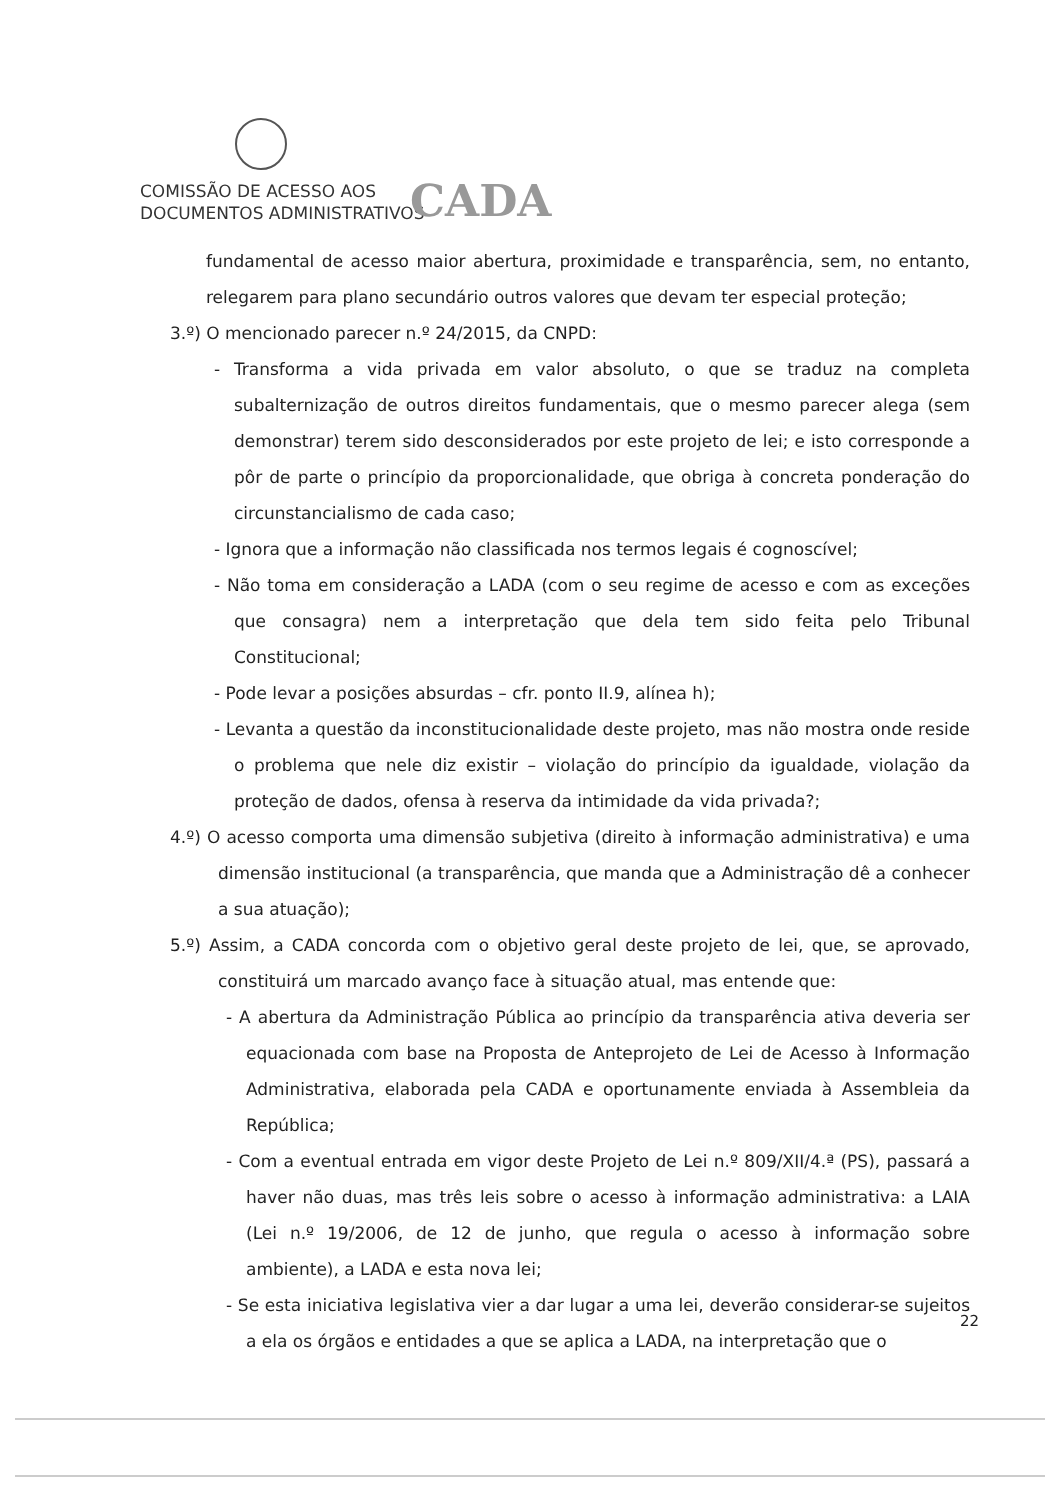COMISSÃO DE ACESSO AOS
DOCUMENTOS ADMINISTRATIVOS
CADA
fundamental de acesso maior abertura, proximidade e transparência, sem, no entanto, relegarem para plano secundário outros valores que devam ter especial proteção;
3.º) O mencionado parecer n.º 24/2015, da CNPD:
- Transforma a vida privada em valor absoluto, o que se traduz na completa subalternização de outros direitos fundamentais, que o mesmo parecer alega (sem demonstrar) terem sido desconsiderados por este projeto de lei; e isto corresponde a pôr de parte o princípio da proporcionalidade, que obriga à concreta ponderação do circunstancialismo de cada caso;
- Ignora que a informação não classificada nos termos legais é cognoscível;
- Não toma em consideração a LADA (com o seu regime de acesso e com as exceções que consagra) nem a interpretação que dela tem sido feita pelo Tribunal Constitucional;
- Pode levar a posições absurdas – cfr. ponto II.9, alínea h);
- Levanta a questão da inconstitucionalidade deste projeto, mas não mostra onde reside o problema que nele diz existir – violação do princípio da igualdade, violação da proteção de dados, ofensa à reserva da intimidade da vida privada?;
4.º) O acesso comporta uma dimensão subjetiva (direito à informação administrativa) e uma dimensão institucional (a transparência, que manda que a Administração dê a conhecer a sua atuação);
5.º) Assim, a CADA concorda com o objetivo geral deste projeto de lei, que, se aprovado, constituirá um marcado avanço face à situação atual, mas entende que:
- A abertura da Administração Pública ao princípio da transparência ativa deveria ser equacionada com base na Proposta de Anteprojeto de Lei de Acesso à Informação Administrativa, elaborada pela CADA e oportunamente enviada à Assembleia da República;
- Com a eventual entrada em vigor deste Projeto de Lei n.º 809/XII/4.ª (PS), passará a haver não duas, mas três leis sobre o acesso à informação administrativa: a LAIA (Lei n.º 19/2006, de 12 de junho, que regula o acesso à informação sobre ambiente), a LADA e esta nova lei;
- Se esta iniciativa legislativa vier a dar lugar a uma lei, deverão considerar-se sujeitos a ela os órgãos e entidades a que se aplica a LADA, na interpretação que o
22